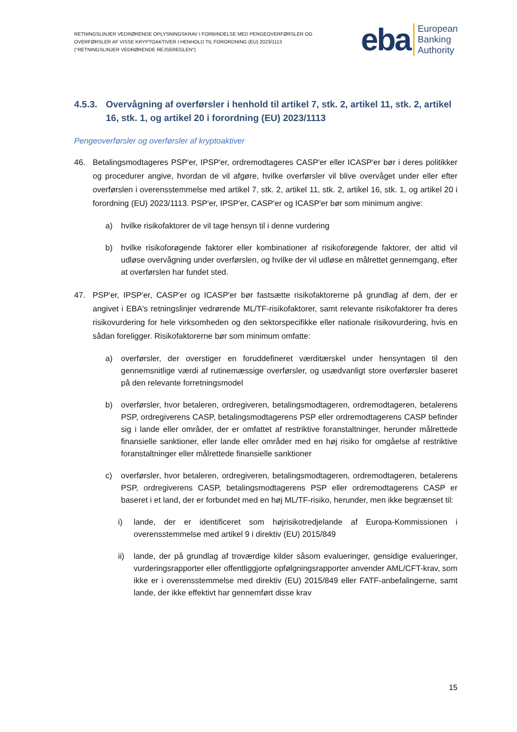RETNINGSLINJER VEDRØRENDE OPLYSNINGSKRAV I FORBINDELSE MED PENGEOVERFØRSLER OG OVERFØRSLER AF VISSE KRYPTOAKTIVER I HENHOLD TIL FORORDNING (EU) 2023/1113 ("RETNINGSLINJER VEDRØRENDE REJSEREGLEN")
eba European
Banking
Authority
4.5.3. Overvågning af overførsler i henhold til artikel 7, stk. 2, artikel 11, stk. 2, artikel 16, stk. 1, og artikel 20 i forordning (EU) 2023/1113
Pengeoverførsler og overførsler af kryptoaktiver
46. Betalingsmodtageres PSP'er, IPSP'er, ordremodtageres CASP'er eller ICASP'er bør i deres politikker og procedurer angive, hvordan de vil afgøre, hvilke overførsler vil blive overvåget under eller efter overførslen i overensstemmelse med artikel 7, stk. 2, artikel 11, stk. 2, artikel 16, stk. 1, og artikel 20 i forordning (EU) 2023/1113. PSP'er, IPSP'er, CASP'er og ICASP'er bør som minimum angive:
a) hvilke risikofaktorer de vil tage hensyn til i denne vurdering
b) hvilke risikoforøgende faktorer eller kombinationer af risikoforøgende faktorer, der altid vil udløse overvågning under overførslen, og hvilke der vil udløse en målrettet gennemgang, efter at overførslen har fundet sted.
47. PSP'er, IPSP'er, CASP'er og ICASP'er bør fastsætte risikofaktorerne på grundlag af dem, der er angivet i EBA's retningslinjer vedrørende ML/TF-risikofaktorer, samt relevante risikofaktorer fra deres risikovurdering for hele virksomheden og den sektorspecifikke eller nationale risikovurdering, hvis en sådan foreligger. Risikofaktorerne bør som minimum omfatte:
a) overførsler, der overstiger en foruddefineret værditærskel under hensyntagen til den gennemsnitlige værdi af rutinemæssige overførsler, og usædvanligt store overførsler baseret på den relevante forretningsmodel
b) overførsler, hvor betaleren, ordregiveren, betalingsmodtageren, ordremodtageren, betalerens PSP, ordregiverens CASP, betalingsmodtagerens PSP eller ordremodtagerens CASP befinder sig i lande eller områder, der er omfattet af restriktive foranstaltninger, herunder målrettede finansielle sanktioner, eller lande eller områder med en høj risiko for omgåelse af restriktive foranstaltninger eller målrettede finansielle sanktioner
c) overførsler, hvor betaleren, ordregiveren, betalingsmodtageren, ordremodtageren, betalerens PSP, ordregiverens CASP, betalingsmodtagerens PSP eller ordremodtagerens CASP er baseret i et land, der er forbundet med en høj ML/TF-risiko, herunder, men ikke begrænset til:
i) lande, der er identificeret som højrisikotredjelande af Europa-Kommissionen i overensstemmelse med artikel 9 i direktiv (EU) 2015/849
ii) lande, der på grundlag af troværdige kilder såsom evalueringer, gensidige evalueringer, vurderingsrapporter eller offentliggjorte opfølgningsrapporter anvender AML/CFT-krav, som ikke er i overensstemmelse med direktiv (EU) 2015/849 eller FATF-anbefalingerne, samt lande, der ikke effektivt har gennemført disse krav
15